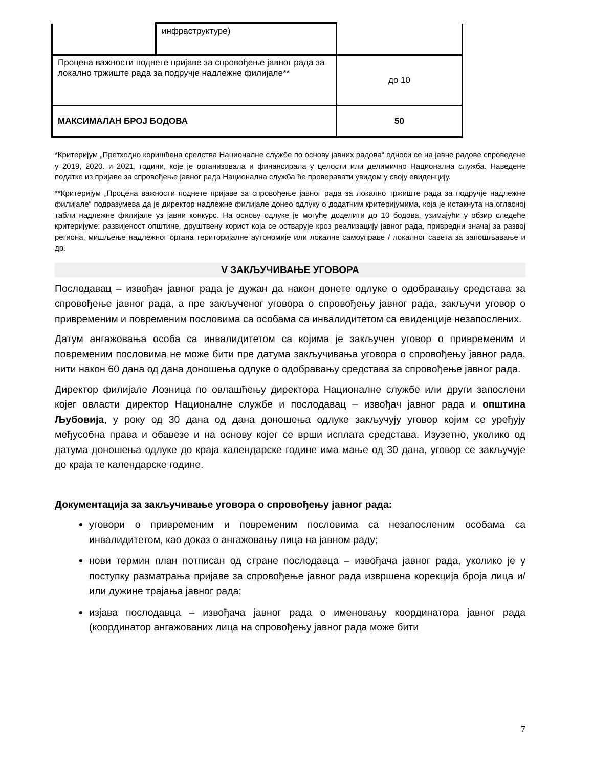| | инфраструктуре) | |
| Процена важности поднете пријаве за спровођење јавног рада за локално тржиште рада за подручје надлежне филијале** | | до 10 |
| МАКСИМАЛАН БРОЈ БОДОВА | | 50 |
*Критеријум „Претходно коришћена средства Националне службе по основу јавних радова“ односи се на јавне радове спроведене у 2019, 2020. и 2021. години, које је организовала и финансирала у целости или делимично Национална служба. Наведене податке из пријаве за спровођење јавног рада Национална служба ће проверавати увидом у своју евиденцију.
**Критеријум „Процена важности поднете пријаве за спровођење јавног рада за локално тржиште рада за подручје надлежне филијале“ подразумева да је директор надлежне филијале донео одлуку о додатним критеријумима, која је истакнута на огласној табли надлежне филијале уз јавни конкурс. На основу одлуке је могуће доделити до 10 бодова, узимајући у обзир следеће критеријуме: развијеност општине, друштвену корист која се остварује кроз реализацију јавног рада, привредни значај за развој региона, мишљење надлежног органа територијалне аутономије или локалне самоуправе / локалног савета за запошљавање и др.
V ЗАКЉУЧИВАЊЕ УГОВОРА
Послодавац – извођач јавног рада је дужан да након донете одлуке о одобравању средстава за спровођење јавног рада, а пре закљученог уговора о спровођењу јавног рада, закључи уговор о привременим и повременим пословима са особама са инвалидитетом са евиденције незапослених.
Датум ангажовања особа са инвалидитетом са којима је закључен уговор о привременим и повременим пословима не може бити пре датума закључивања уговора о спровођењу јавног рада, нити након 60 дана од дана доношења одлуке о одобравању средстава за спровођење јавног рада.
Директор филијале Лозница по овлашћењу директора Националне службе или други запослени којег овласти директор Националне службе и послодавац – извођач јавног рада и општина Љубовија, у року од 30 дана од дана доношења одлуке закључују уговор којим се уређују међусобна права и обавезе и на основу којег се врши исплата средстава. Изузетно, уколико од датума доношења одлуке до краја календарске године има мање од 30 дана, уговор се закључује до краја те календарске године.
Документација за закључивање уговора о спровођењу јавног рада:
уговори о привременим и повременим пословима са незапосленим особама са инвалидитетом, као доказ о ангажовању лица на јавном раду;
нови термин план потписан од стране послодавца – извођача јавног рада, уколико је у поступку разматрања пријаве за спровођење јавног рада извршена корекција броја лица и/или дужине трајања јавног рада;
изјава послодавца – извођача јавног рада о именовању координатора јавног рада (координатор ангажованих лица на спровођењу јавног рада може бити
7